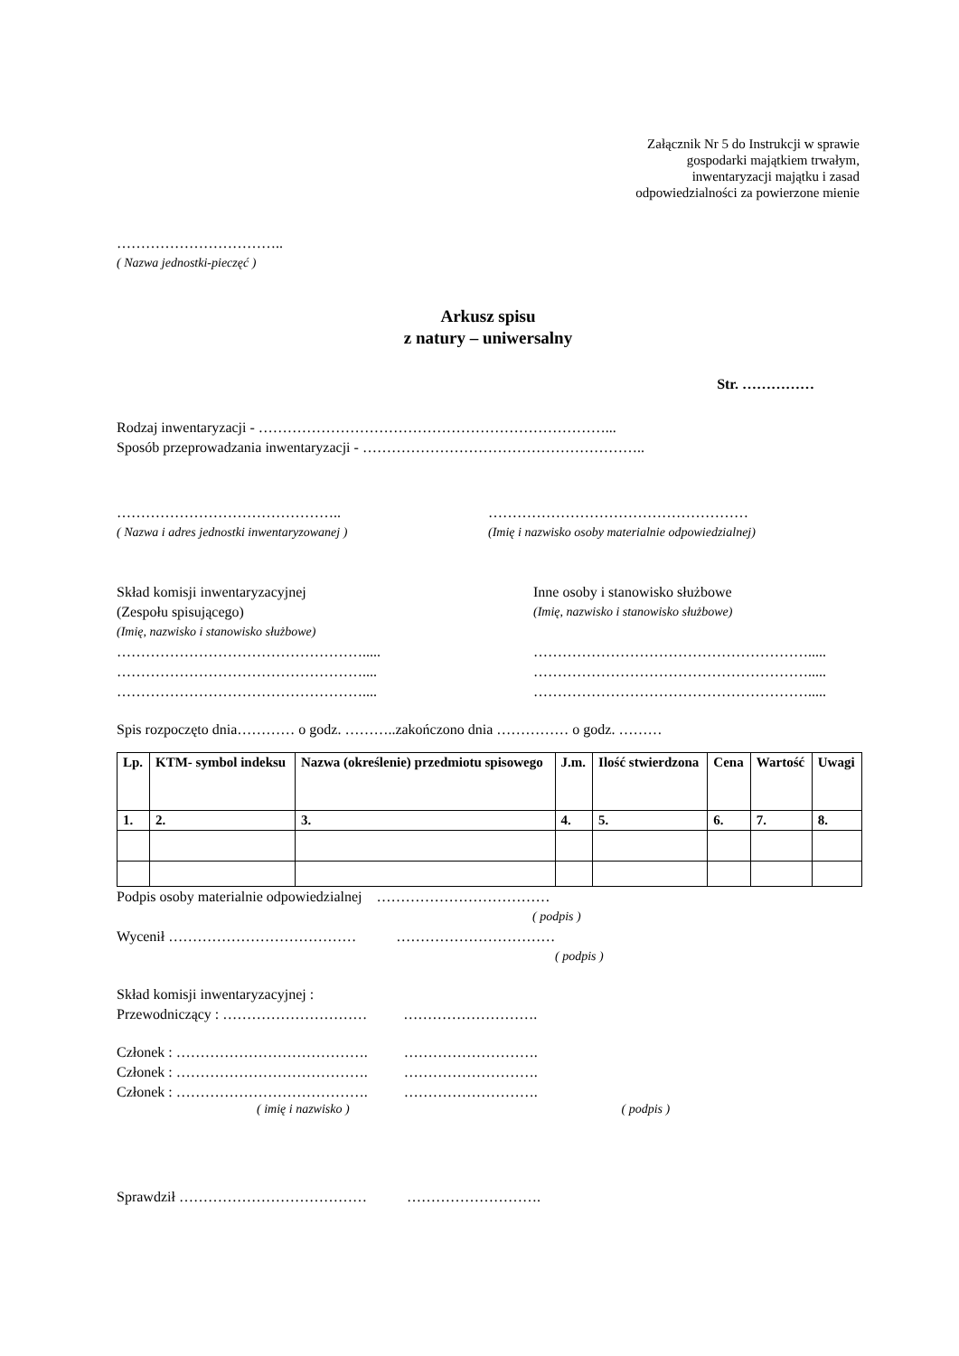Załącznik Nr 5 do Instrukcji w sprawie
gospodarki majątkiem trwałym,
inwentaryzacji majątku i zasad
odpowiedzialności za powierzone mienie
……………………………..
( Nazwa jednostki-pieczęć )
Arkusz spisu
z natury – uniwersalny
Str. ……………
Rodzaj inwentaryzacji - ………………………………………………………………...
Sposób przeprowadzania inwentaryzacji - …………………………………………………..
………………………………………..
( Nazwa i adres jednostki inwentaryzowanej )
………………………………………………
(Imię i nazwisko osoby materialnie odpowiedzialnej)
Skład komisji inwentaryzacyjnej
(Zespołu spisującego)
(Imię, nazwisko i stanowisko służbowe)
…………………………………………….....
……………………………………………....
……………………………………………....
Inne osoby i stanowisko służbowe
(Imię, nazwisko i stanowisko służbowe)
………………………………………………….....
………………………………………………….....
………………………………………………….....
Spis rozpoczęto dnia………… o godz. ………..zakończono dnia …………… o godz. ………
| Lp. | KTM- symbol indeksu | Nazwa (określenie) przedmiotu spisowego | J.m. | Ilość stwierdzona | Cena | Wartość | Uwagi |
| --- | --- | --- | --- | --- | --- | --- | --- |
| 1. | 2. | 3. | 4. | 5. | 6. | 7. | 8. |
Podpis osoby materialnie odpowiedzialnej ………………………………
( podpis )
Wycenił ………………………………… ……………………………
( podpis )
Skład komisji inwentaryzacyjnej :
Przewodniczący : ………………………… ……………………….
Członek : …………………………………. ……………………….
Członek : …………………………………. ……………………….
Członek : …………………………………. ……………………….
( imię i nazwisko ) ( podpis )
Sprawdził ………………………………… ……………………….